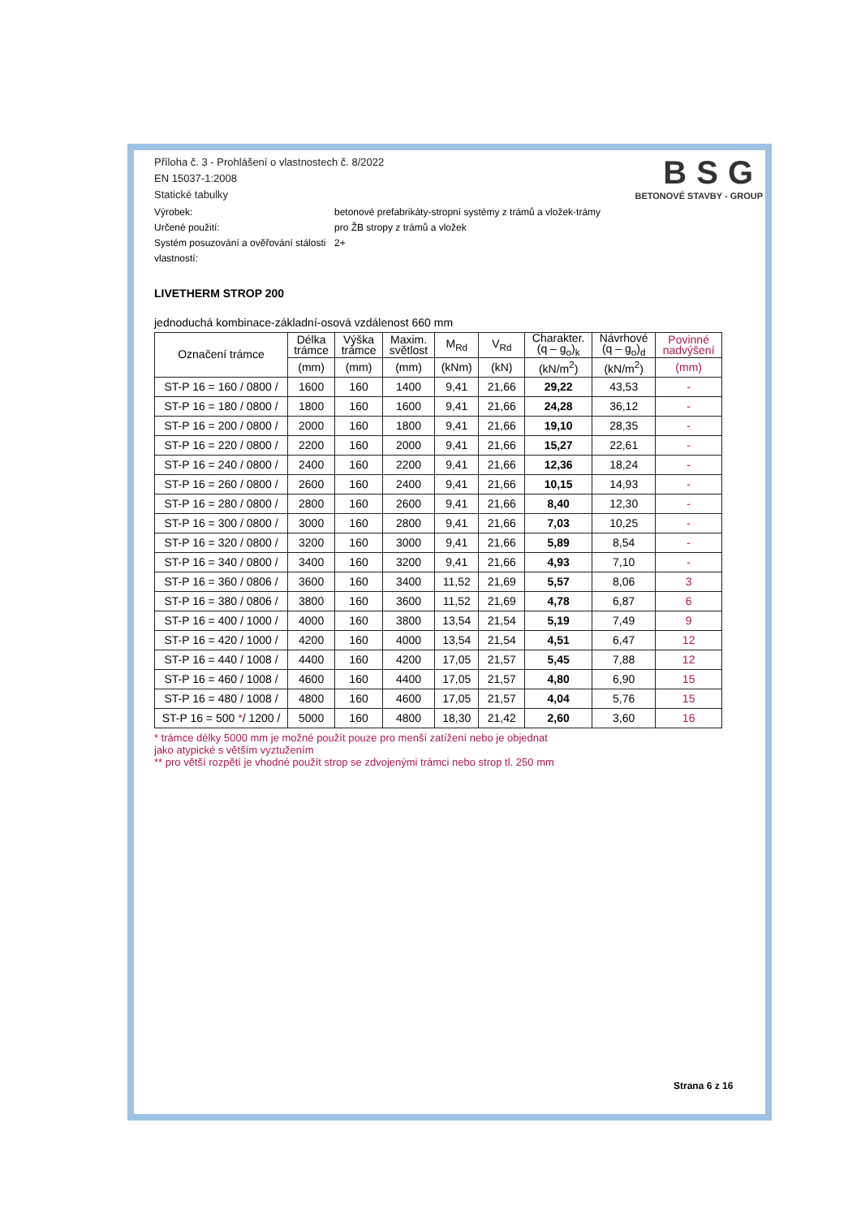BSG
BETONOVÉ STAVBY - GROUP
Příloha č. 3 - Prohlášení o vlastnostech č. 8/2022
EN 15037-1:2008
Statické tabulky
Výrobek:
betonové prefabrikáty-stropní systémy z trámů a vložek-trámy
Určené použití:
pro ŽB stropy z trámů a vložek
Systém posuzování a ověřování stálosti vlastností:
2+
LIVETHERM STROP 200
jednoduchá kombinace-základní-osová vzdálenost 660 mm
| Označení trámce | Délka trámce | Výška trámce | Maxim. světlost | M<sub>Rd</sub> | V<sub>Rd</sub> | Charakter. (q – g<sub>o</sub>)<sub>k</sub> | Návrhové (q – g<sub>o</sub>)<sub>d</sub> | Povinné nadvýšení |
| --- | --- | --- | --- | --- | --- | --- | --- | --- |
| | (mm) | (mm) | (mm) | (kNm) | (kN) | (kN/m<sup>2</sup>) | (kN/m<sup>2</sup>) | (mm) |
| ST-P 16 = 160 / 0800 / | 1600 | 160 | 1400 | 9,41 | 21,66 | 29,22 | 43,53 | - |
| ST-P 16 = 180 / 0800 / | 1800 | 160 | 1600 | 9,41 | 21,66 | 24,28 | 36,12 | - |
| ST-P 16 = 200 / 0800 / | 2000 | 160 | 1800 | 9,41 | 21,66 | 19,10 | 28,35 | - |
| ST-P 16 = 220 / 0800 / | 2200 | 160 | 2000 | 9,41 | 21,66 | 15,27 | 22,61 | - |
| ST-P 16 = 240 / 0800 / | 2400 | 160 | 2200 | 9,41 | 21,66 | 12,36 | 18,24 | - |
| ST-P 16 = 260 / 0800 / | 2600 | 160 | 2400 | 9,41 | 21,66 | 10,15 | 14,93 | - |
| ST-P 16 = 280 / 0800 / | 2800 | 160 | 2600 | 9,41 | 21,66 | 8,40 | 12,30 | - |
| ST-P 16 = 300 / 0800 / | 3000 | 160 | 2800 | 9,41 | 21,66 | 7,03 | 10,25 | - |
| ST-P 16 = 320 / 0800 / | 3200 | 160 | 3000 | 9,41 | 21,66 | 5,89 | 8,54 | - |
| ST-P 16 = 340 / 0800 / | 3400 | 160 | 3200 | 9,41 | 21,66 | 4,93 | 7,10 | - |
| ST-P 16 = 360 / 0806 / | 3600 | 160 | 3400 | 11,52 | 21,69 | 5,57 | 8,06 | 3 |
| ST-P 16 = 380 / 0806 / | 3800 | 160 | 3600 | 11,52 | 21,69 | 4,78 | 6,87 | 6 |
| ST-P 16 = 400 / 1000 / | 4000 | 160 | 3800 | 13,54 | 21,54 | 5,19 | 7,49 | 9 |
| ST-P 16 = 420 / 1000 / | 4200 | 160 | 4000 | 13,54 | 21,54 | 4,51 | 6,47 | 12 |
| ST-P 16 = 440 / 1008 / | 4400 | 160 | 4200 | 17,05 | 21,57 | 5,45 | 7,88 | 12 |
| ST-P 16 = 460 / 1008 / | 4600 | 160 | 4400 | 17,05 | 21,57 | 4,80 | 6,90 | 15 |
| ST-P 16 = 480 / 1008 / | 4800 | 160 | 4600 | 17,05 | 21,57 | 4,04 | 5,76 | 15 |
| ST-P 16 = 500 * / 1200 / | 5000 | 160 | 4800 | 18,30 | 21,42 | 2,60 | 3,60 | 16 |
* trámce délky 5000 mm je možné použít pouze pro menší zatížení nebo je objednat
jako atypické s větším vyztužením
** pro větší rozpětí je vhodné použít strop se zdvojenými trámci nebo strop tl. 250 mm
Strana 6 z 16